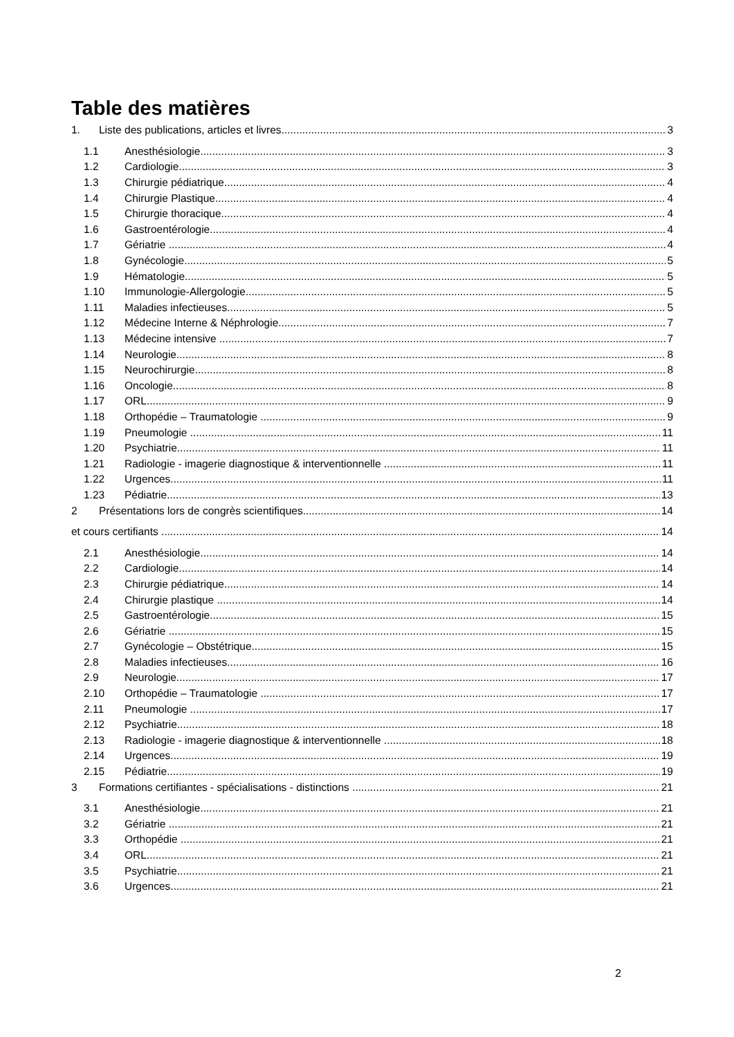Table des matières
1. Liste des publications, articles et livres 3
1.1 Anesthésiologie 3
1.2 Cardiologie 3
1.3 Chirurgie pédiatrique 4
1.4 Chirurgie Plastique 4
1.5 Chirurgie thoracique 4
1.6 Gastroentérologie 4
1.7 Gériatrie 4
1.8 Gynécologie 5
1.9 Hématologie 5
1.10 Immunologie-Allergologie 5
1.11 Maladies infectieuses 5
1.12 Médecine Interne & Néphrologie 7
1.13 Médecine intensive 7
1.14 Neurologie 8
1.15 Neurochirurgie 8
1.16 Oncologie 8
1.17 ORL 9
1.18 Orthopédie – Traumatologie 9
1.19 Pneumologie 11
1.20 Psychiatrie 11
1.21 Radiologie - imagerie diagnostique & interventionnelle 11
1.22 Urgences 11
1.23 Pédiatrie 13
2 Présentations lors de congrès scientifiques 14
et cours certifiants 14
2.1 Anesthésiologie 14
2.2 Cardiologie 14
2.3 Chirurgie pédiatrique 14
2.4 Chirurgie plastique 14
2.5 Gastroentérologie 15
2.6 Gériatrie 15
2.7 Gynécologie – Obstétrique 15
2.8 Maladies infectieuses 16
2.9 Neurologie 17
2.10 Orthopédie – Traumatologie 17
2.11 Pneumologie 17
2.12 Psychiatrie 18
2.13 Radiologie - imagerie diagnostique & interventionnelle 18
2.14 Urgences 19
2.15 Pédiatrie 19
3 Formations certifiantes - spécialisations - distinctions 21
3.1 Anesthésiologie 21
3.2 Gériatrie 21
3.3 Orthopédie 21
3.4 ORL 21
3.5 Psychiatrie 21
3.6 Urgences 21
2